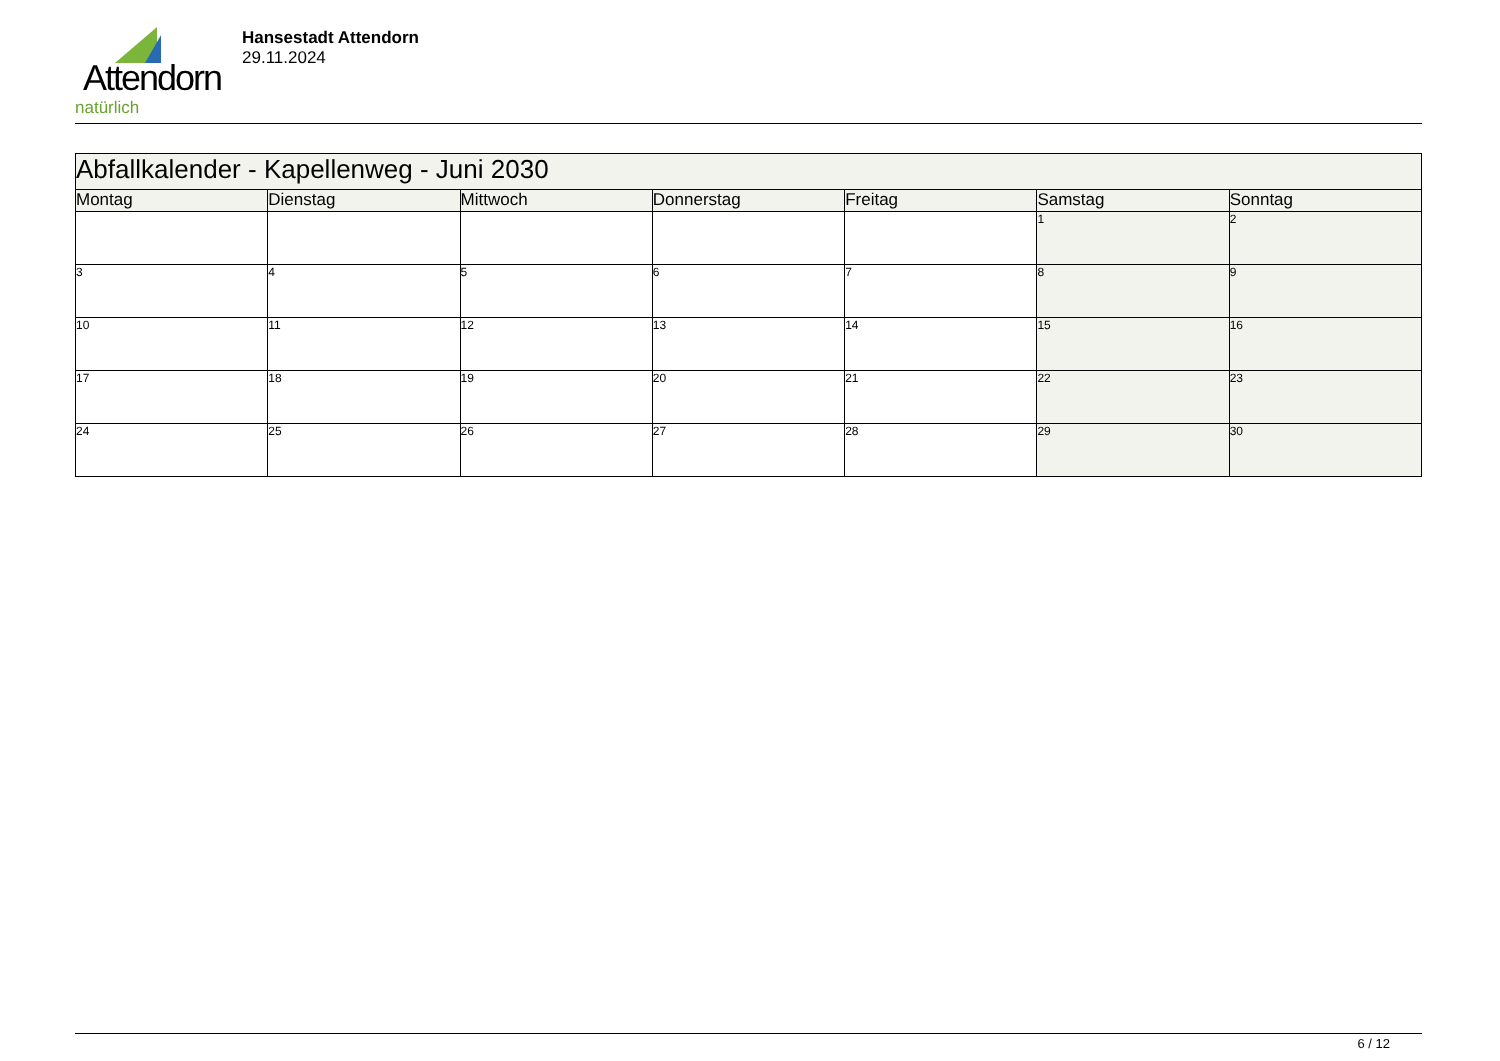Attendorn
natürlich
Hansestadt Attendorn
29.11.2024
| Abfallkalender - Kapellenweg - Juni 2030 | | | | | | |
| Montag | Dienstag | Mittwoch | Donnerstag | Freitag | Samstag | Sonntag |
| | | | | | 1 | 2 |
| 3 | 4 | 5 | 6 | 7 | 8 | 9 |
| 10 | 11 | 12 | 13 | 14 | 15 | 16 |
| 17 | 18 | 19 | 20 | 21 | 22 | 23 |
| 24 | 25 | 26 | 27 | 28 | 29 | 30 |
6 / 12